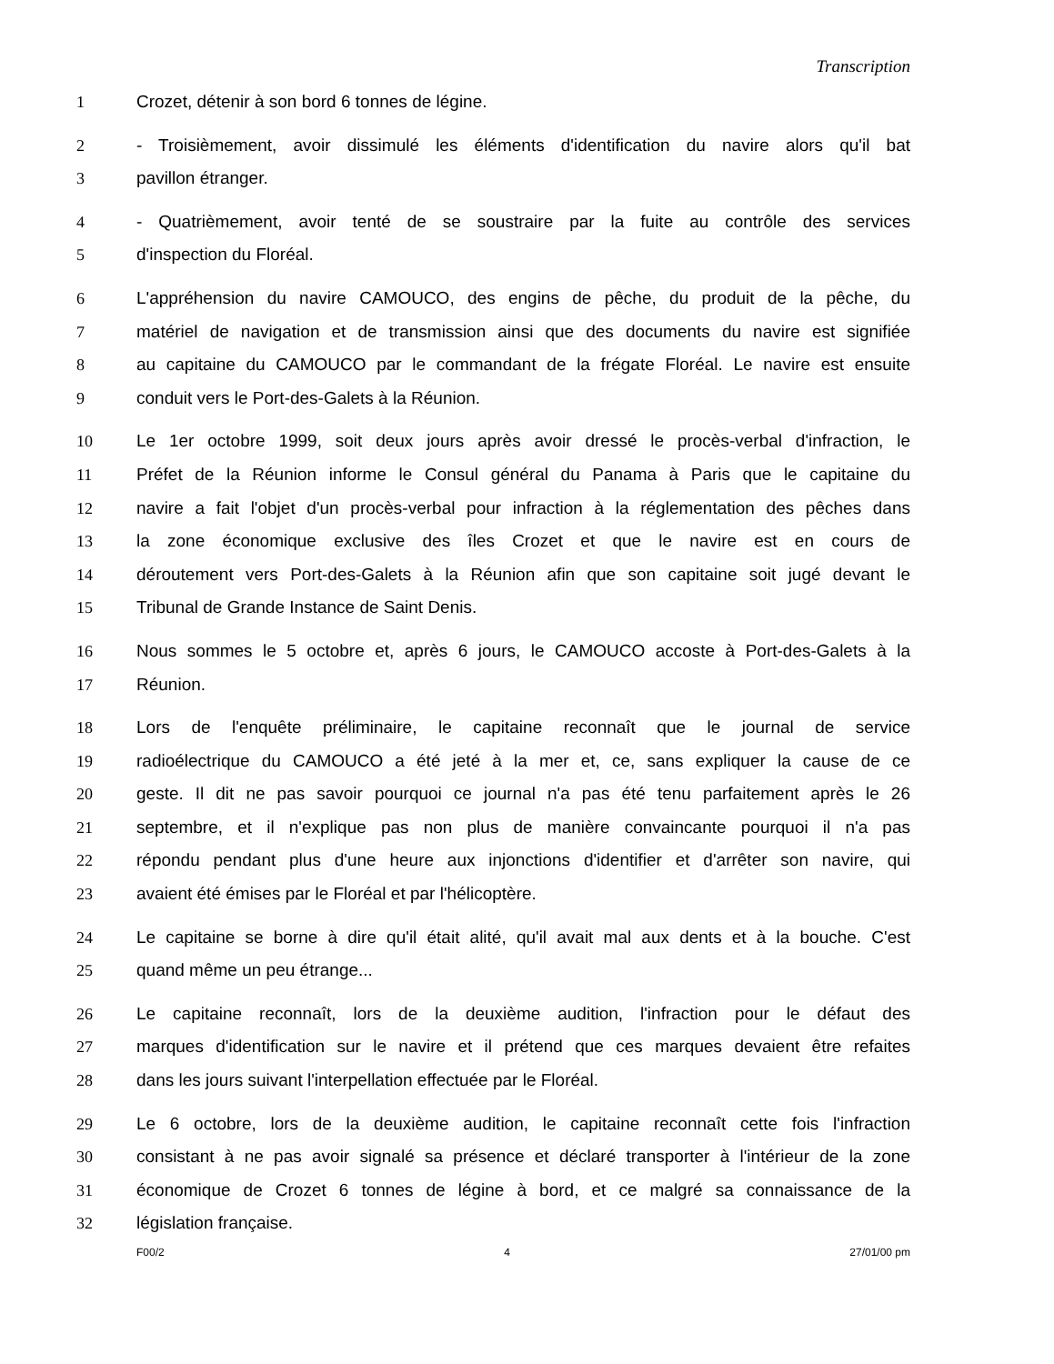Transcription
1 Crozet, détenir à son bord 6 tonnes de légine.
2 - Troisièmement, avoir dissimulé les éléments d'identification du navire alors qu'il bat
3 pavillon étranger.
4 - Quatrièmement, avoir tenté de se soustraire par la fuite au contrôle des services
5 d'inspection du Floréal.
6 L'appréhension du navire CAMOUCO, des engins de pêche, du produit de la pêche, du
7 matériel de navigation et de transmission ainsi que des documents du navire est signifiée
8 au capitaine du CAMOUCO par le commandant de la frégate Floréal. Le navire est ensuite
9 conduit vers le Port-des-Galets à la Réunion.
10 Le 1er octobre 1999, soit deux jours après avoir dressé le procès-verbal d'infraction, le
11 Préfet de la Réunion informe le Consul général du Panama à Paris que le capitaine du
12 navire a fait l'objet d'un procès-verbal pour infraction à la réglementation des pêches dans
13 la zone économique exclusive des îles Crozet et que le navire est en cours de
14 déroutement vers Port-des-Galets à la Réunion afin que son capitaine soit jugé devant le
15 Tribunal de Grande Instance de Saint Denis.
16 Nous sommes le 5 octobre et, après 6 jours, le CAMOUCO accoste à Port-des-Galets à la
17 Réunion.
18 Lors de l'enquête préliminaire, le capitaine reconnaît que le journal de service
19 radioélectrique du CAMOUCO a été jeté à la mer et, ce, sans expliquer la cause de ce
20 geste. Il dit ne pas savoir pourquoi ce journal n'a pas été tenu parfaitement après le 26
21 septembre, et il n'explique pas non plus de manière convaincante pourquoi il n'a pas
22 répondu pendant plus d'une heure aux injonctions d'identifier et d'arrêter son navire, qui
23 avaient été émises par le Floréal et par l'hélicoptère.
24 Le capitaine se borne à dire qu'il était alité, qu'il avait mal aux dents et à la bouche. C'est
25 quand même un peu étrange...
26 Le capitaine reconnaît, lors de la deuxième audition, l'infraction pour le défaut des
27 marques d'identification sur le navire et il prétend que ces marques devaient être refaites
28 dans les jours suivant l'interpellation effectuée par le Floréal.
29 Le 6 octobre, lors de la deuxième audition, le capitaine reconnaît cette fois l'infraction
30 consistant à ne pas avoir signalé sa présence et déclaré transporter à l'intérieur de la zone
31 économique de Crozet 6 tonnes de légine à bord, et ce malgré sa connaissance de la
32 législation française.
F00/2 4 27/01/00 pm